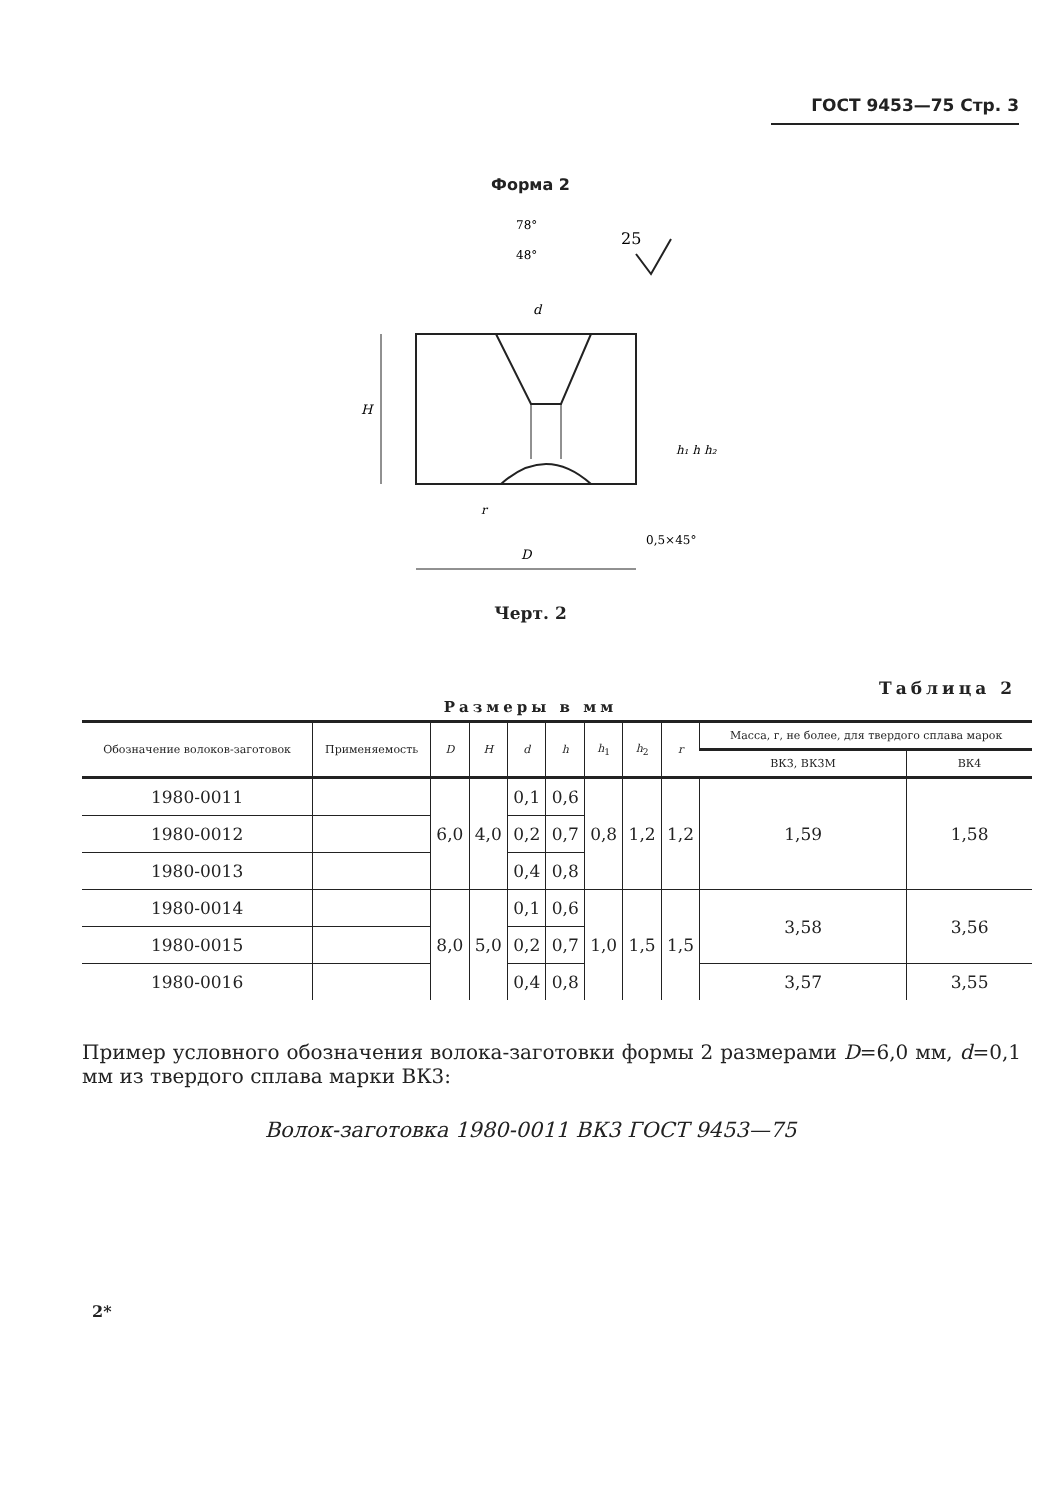ГОСТ 9453—75 Стр. 3
Форма 2
25
H
D
d
48°
78°
0,5×45°
r
h₁ h h₂
Черт. 2
Таблица 2
Размеры в мм
| Обозначение волоков-заготовок | Применяемость | D | H | d | h | h<sub>1</sub> | h<sub>2</sub> | r | Масса, г, не более, для твердого сплава марок | |
| --- | --- | --- | --- | --- | --- | --- | --- | --- | --- | --- |
| | | | | | | | | | ВК3, ВК3М | ВК4 |
| 1980-0011 | | 6,0 | 4,0 | 0,1 | 0,6 | 0,8 | 1,2 | 1,2 | 1,59 | 1,58 |
| 1980-0012 | | | | 0,2 | 0,7 | | | | | |
| 1980-0013 | | | | 0,4 | 0,8 | | | | | |
| 1980-0014 | | 8,0 | 5,0 | 0,1 | 0,6 | 1,0 | 1,5 | 1,5 | 3,58 | 3,56 |
| 1980-0015 | | | | 0,2 | 0,7 | | | | | |
| 1980-0016 | | | | 0,4 | 0,8 | | | | 3,57 | 3,55 |
Пример условного обозначения волока-заготовки формы 2 размерами D=6,0 мм, d=0,1 мм из твердого сплава марки ВК3:
Волок-заготовка 1980-0011 ВК3 ГОСТ 9453—75
2*